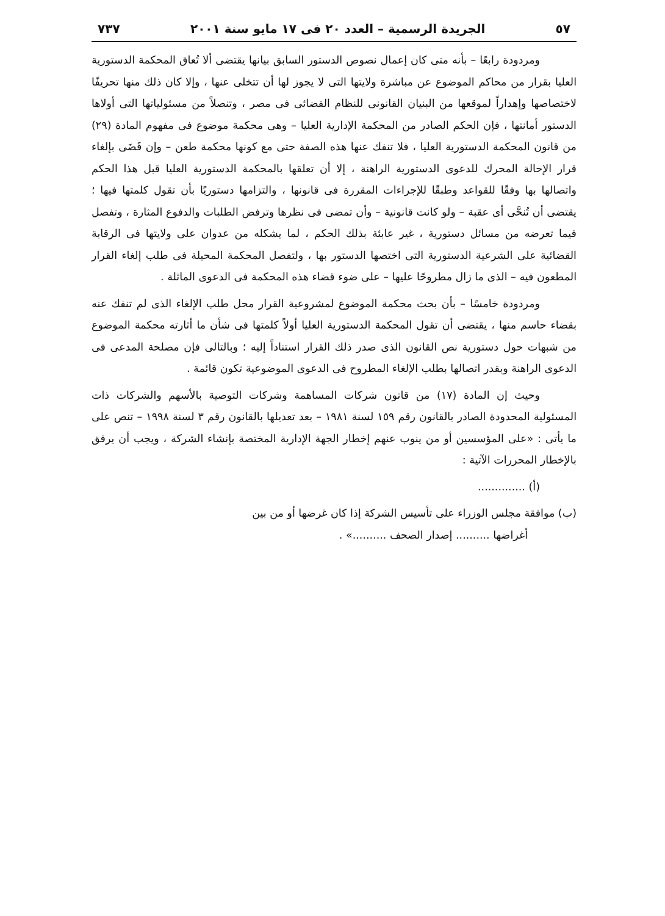٥٧ الجريدة الرسمية – العدد ٢٠ فى ١٧ مايو سنة ٢٠٠١ ٧٣٧
ومردودة رابعًا – بأنه متى كان إعمال نصوص الدستور السابق بيانها يقتضى ألا تُعاق المحكمة الدستورية العليا بقرار من محاكم الموضوع عن مباشرة ولايتها التى لا يجوز لها أن تتخلى عنها ، وإلا كان ذلك منها تحريفًا لاختصاصها وإهداراً لموقعها من البنيان القانونى للنظام القضائى فى مصر ، وتنصلاً من مسئولياتها التى أولاها الدستور أمانتها ، فإن الحكم الصادر من المحكمة الإدارية العليا – وهى محكمة موضوع فى مفهوم المادة (٢٩) من قانون المحكمة الدستورية العليا ، فلا تنفك عنها هذه الصفة حتى مع كونها محكمة طعن – وإن قَضَى بإلغاء قرار الإحالة المحرك للدعوى الدستورية الراهنة ، إلا أن تعلقها بالمحكمة الدستورية العليا قبل هذا الحكم واتصالها بها وفقًا للقواعد وطبقًا للإجراءات المقررة فى قانونها ، والتزامها دستوريًا بأن تقول كلمتها فيها ؛ يقتضى أن تُنحَّى أى عقبة – ولو كانت قانونية – وأن تمضى فى نظرها وترفض الطلبات والدفوع المثارة ، وتفصل فيما تعرضه من مسائل دستورية ، غير عابئة بذلك الحكم ، لما يشكله من عدوان على ولايتها فى الرقابة القضائية على الشرعية الدستورية التى اختصها الدستور بها ، ولتفصل المحكمة المحيلة فى طلب إلغاء القرار المطعون فيه – الذى ما زال مطروحًا عليها – على ضوء قضاء هذه المحكمة فى الدعوى الماثلة .
ومردودة خامسًا – بأن بحث محكمة الموضوع لمشروعية القرار محل طلب الإلغاء الذى لم تنفك عنه بقضاء حاسم منها ، يقتضى أن تقول المحكمة الدستورية العليا أولاً كلمتها فى شأن ما أثارته محكمة الموضوع من شبهات حول دستورية نص القانون الذى صدر ذلك القرار استناداً إليه ؛ وبالتالى فإن مصلحة المدعى فى الدعوى الراهنة وبقدر اتصالها بطلب الإلغاء المطروح فى الدعوى الموضوعية تكون قائمة .
وحيث إن المادة (١٧) من قانون شركات المساهمة وشركات التوصية بالأسهم والشركات ذات المسئولية المحدودة الصادر بالقانون رقم ١٥٩ لسنة ١٩٨١ – بعد تعديلها بالقانون رقم ٣ لسنة ١٩٩٨ – تنص على ما يأتى : «على المؤسسين أو من ينوب عنهم إخطار الجهة الإدارية المختصة بإنشاء الشركة ، ويجب أن يرفق بالإخطار المحررات الآتية :
(أ) ..............
(ب) موافقة مجلس الوزراء على تأسيس الشركة إذا كان غرضها أو من بين
أغراضها .......... إصدار الصحف ..........» .